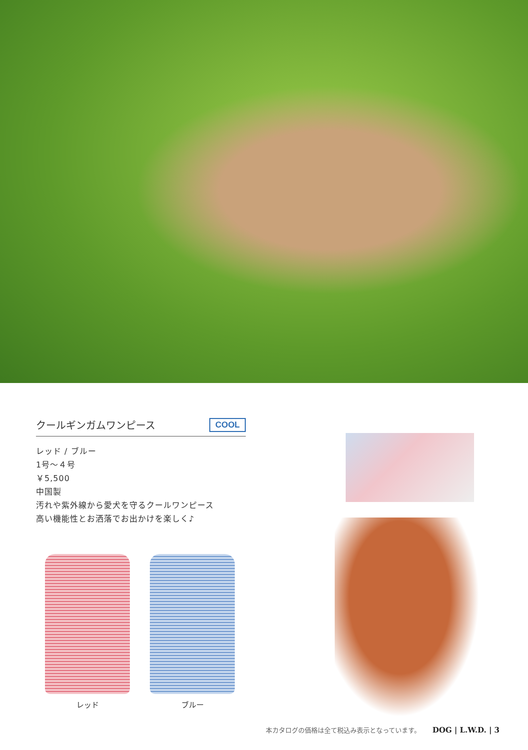クールギンガムワンピース COOL
レッド / ブルー
1号～４号
￥5,500
中国製
汚れや紫外線から愛犬を守るクールワンピース
高い機能性とお洒落でお出かけを楽しく♪
レッド ブルー
本カタログの価格は全て税込み表示となっています。 DOG | L.W.D. | 3